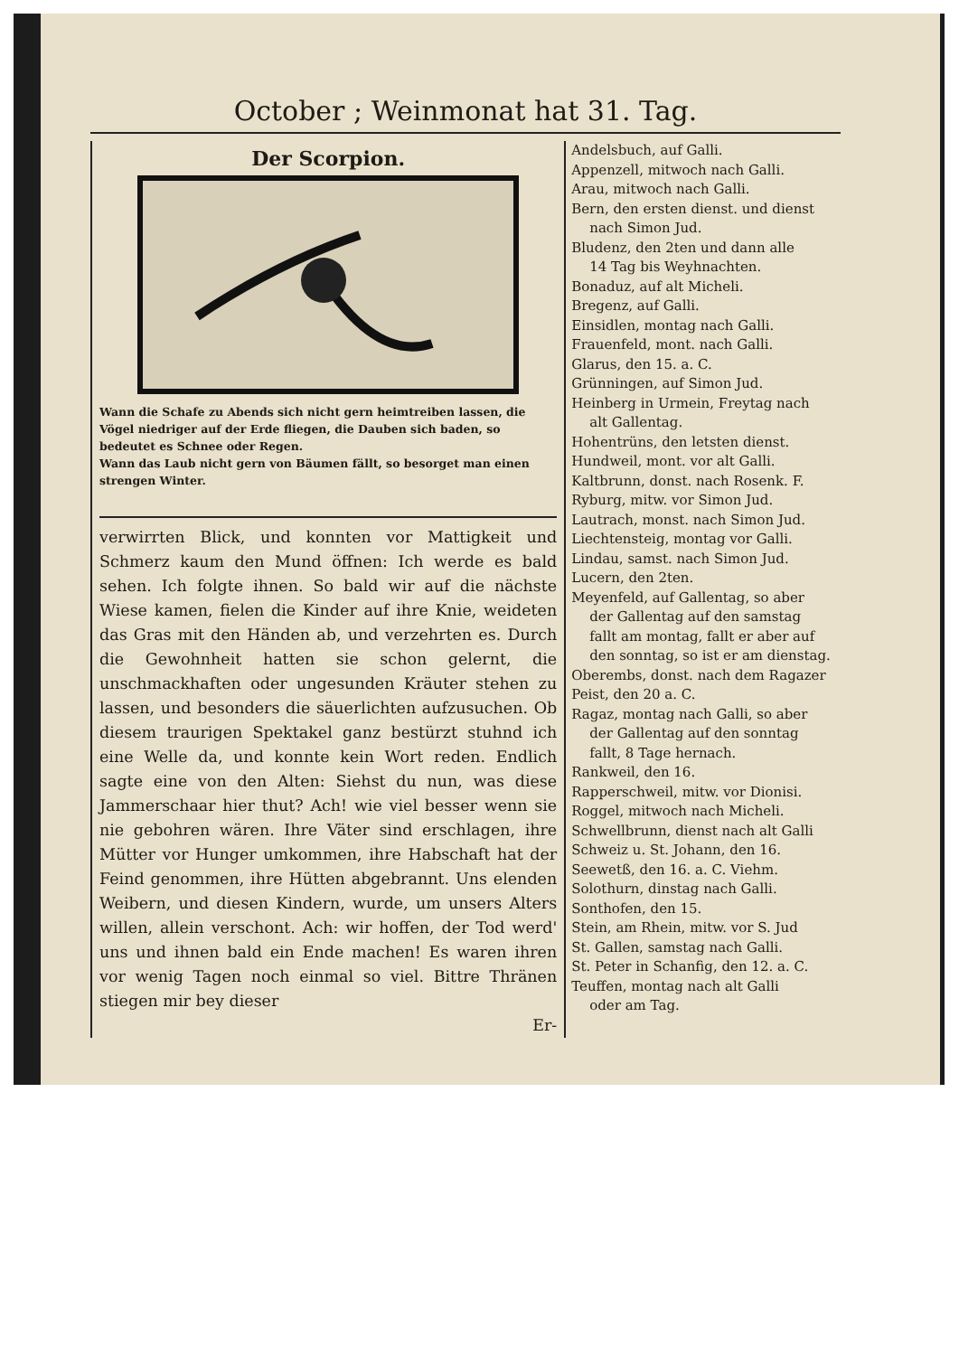October ; Weinmonat hat 31. Tag.
Der Scorpion.
Wann die Schafe zu Abends sich nicht gern heimtreiben lassen, die Vögel niedriger auf der Erde fliegen, die Dauben sich baden, so bedeutet es Schnee oder Regen.
Wann das Laub nicht gern von Bäumen fällt, so besorget man einen strengen Winter.
verwirrten Blick, und konnten vor Mattigkeit und Schmerz kaum den Mund öffnen: Ich werde es bald sehen. Ich folgte ihnen. So bald wir auf die nächste Wiese kamen, fielen die Kinder auf ihre Knie, weideten das Gras mit den Händen ab, und verzehrten es. Durch die Gewohnheit hatten sie schon gelernt, die unschmackhaften oder ungesunden Kräuter stehen zu lassen, und besonders die säuerlichten aufzusuchen. Ob diesem traurigen Spektakel ganz bestürzt stuhnd ich eine Welle da, und konnte kein Wort reden. Endlich sagte eine von den Alten: Siehst du nun, was diese Jammerschaar hier thut? Ach! wie viel besser wenn sie nie gebohren wären. Ihre Väter sind erschlagen, ihre Mütter vor Hunger umkommen, ihre Habschaft hat der Feind genommen, ihre Hütten abgebrannt. Uns elenden Weibern, und diesen Kindern, wurde, um unsers Alters willen, allein verschont. Ach: wir hoffen, der Tod werd' uns und ihnen bald ein Ende machen! Es waren ihren vor wenig Tagen noch einmal so viel. Bittre Thränen stiegen mir bey dieser
Er-
Andelsbuch, auf Galli.
Appenzell, mitwoch nach Galli.
Arau, mitwoch nach Galli.
Bern, den ersten dienst. und dienst
nach Simon Jud.
Bludenz, den 2ten und dann alle
14 Tag bis Weyhnachten.
Bonaduz, auf alt Micheli.
Bregenz, auf Galli.
Einsidlen, montag nach Galli.
Frauenfeld, mont. nach Galli.
Glarus, den 15. a. C.
Grünningen, auf Simon Jud.
Heinberg in Urmein, Freytag nach
alt Gallentag.
Hohentrüns, den letsten dienst.
Hundweil, mont. vor alt Galli.
Kaltbrunn, donst. nach Rosenk. F.
Ryburg, mitw. vor Simon Jud.
Lautrach, monst. nach Simon Jud.
Liechtensteig, montag vor Galli.
Lindau, samst. nach Simon Jud.
Lucern, den 2ten.
Meyenfeld, auf Gallentag, so aber
der Gallentag auf den samstag
fallt am montag, fallt er aber auf
den sonntag, so ist er am dienstag.
Oberembs, donst. nach dem Ragazer
Peist, den 20 a. C.
Ragaz, montag nach Galli, so aber
der Gallentag auf den sonntag
fallt, 8 Tage hernach.
Rankweil, den 16.
Rapperschweil, mitw. vor Dionisi.
Roggel, mitwoch nach Micheli.
Schwellbrunn, dienst nach alt Galli
Schweiz u. St. Johann, den 16.
Seewetß, den 16. a. C. Viehm.
Solothurn, dinstag nach Galli.
Sonthofen, den 15.
Stein, am Rhein, mitw. vor S. Jud
St. Gallen, samstag nach Galli.
St. Peter in Schanfig, den 12. a. C.
Teuffen, montag nach alt Galli
oder am Tag.